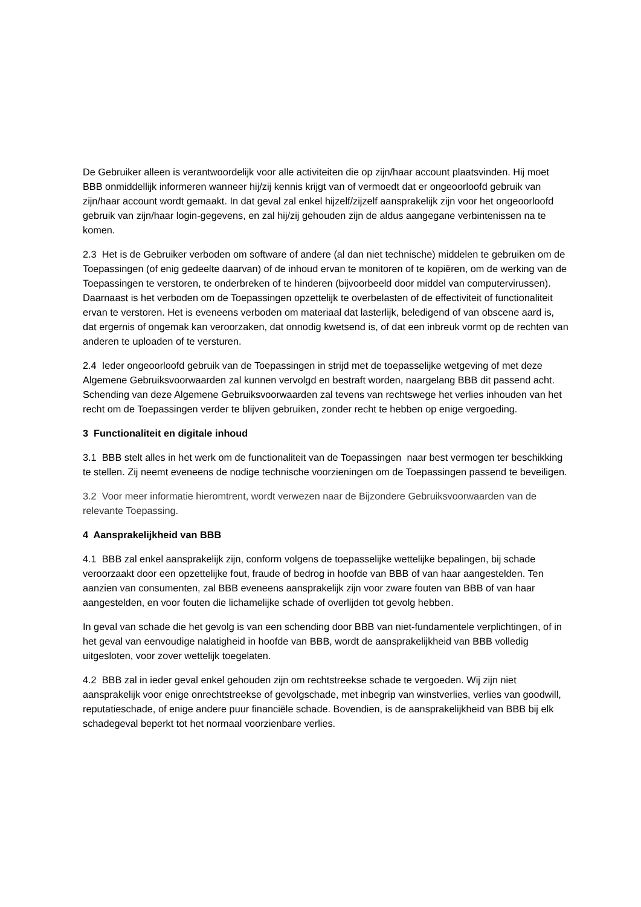De Gebruiker alleen is verantwoordelijk voor alle activiteiten die op zijn/haar account plaatsvinden. Hij moet BBB onmiddellijk informeren wanneer hij/zij kennis krijgt van of vermoedt dat er ongeoorloofd gebruik van zijn/haar account wordt gemaakt. In dat geval zal enkel hijzelf/zijzelf aansprakelijk zijn voor het ongeoorloofd gebruik van zijn/haar login-gegevens, en zal hij/zij gehouden zijn de aldus aangegane verbintenissen na te komen.
2.3 Het is de Gebruiker verboden om software of andere (al dan niet technische) middelen te gebruiken om de Toepassingen (of enig gedeelte daarvan) of de inhoud ervan te monitoren of te kopiëren, om de werking van de Toepassingen te verstoren, te onderbreken of te hinderen (bijvoorbeeld door middel van computervirussen). Daarnaast is het verboden om de Toepassingen opzettelijk te overbelasten of de effectiviteit of functionaliteit ervan te verstoren. Het is eveneens verboden om materiaal dat lasterlijk, beledigend of van obscene aard is, dat ergernis of ongemak kan veroorzaken, dat onnodig kwetsend is, of dat een inbreuk vormt op de rechten van anderen te uploaden of te versturen.
2.4 Ieder ongeoorloofd gebruik van de Toepassingen in strijd met de toepasselijke wetgeving of met deze Algemene Gebruiksvoorwaarden zal kunnen vervolgd en bestraft worden, naargelang BBB dit passend acht. Schending van deze Algemene Gebruiksvoorwaarden zal tevens van rechtswege het verlies inhouden van het recht om de Toepassingen verder te blijven gebruiken, zonder recht te hebben op enige vergoeding.
3 Functionaliteit en digitale inhoud
3.1 BBB stelt alles in het werk om de functionaliteit van de Toepassingen naar best vermogen ter beschikking te stellen. Zij neemt eveneens de nodige technische voorzieningen om de Toepassingen passend te beveiligen.
3.2 Voor meer informatie hieromtrent, wordt verwezen naar de Bijzondere Gebruiksvoorwaarden van de relevante Toepassing.
4 Aansprakelijkheid van BBB
4.1 BBB zal enkel aansprakelijk zijn, conform volgens de toepasselijke wettelijke bepalingen, bij schade veroorzaakt door een opzettelijke fout, fraude of bedrog in hoofde van BBB of van haar aangestelden. Ten aanzien van consumenten, zal BBB eveneens aansprakelijk zijn voor zware fouten van BBB of van haar aangestelden, en voor fouten die lichamelijke schade of overlijden tot gevolg hebben.
In geval van schade die het gevolg is van een schending door BBB van niet-fundamentele verplichtingen, of in het geval van eenvoudige nalatigheid in hoofde van BBB, wordt de aansprakelijkheid van BBB volledig uitgesloten, voor zover wettelijk toegelaten.
4.2 BBB zal in ieder geval enkel gehouden zijn om rechtstreekse schade te vergoeden. Wij zijn niet aansprakelijk voor enige onrechtstreekse of gevolgschade, met inbegrip van winstverlies, verlies van goodwill, reputatieschade, of enige andere puur financiële schade. Bovendien, is de aansprakelijkheid van BBB bij elk schadegeval beperkt tot het normaal voorzienbare verlies.